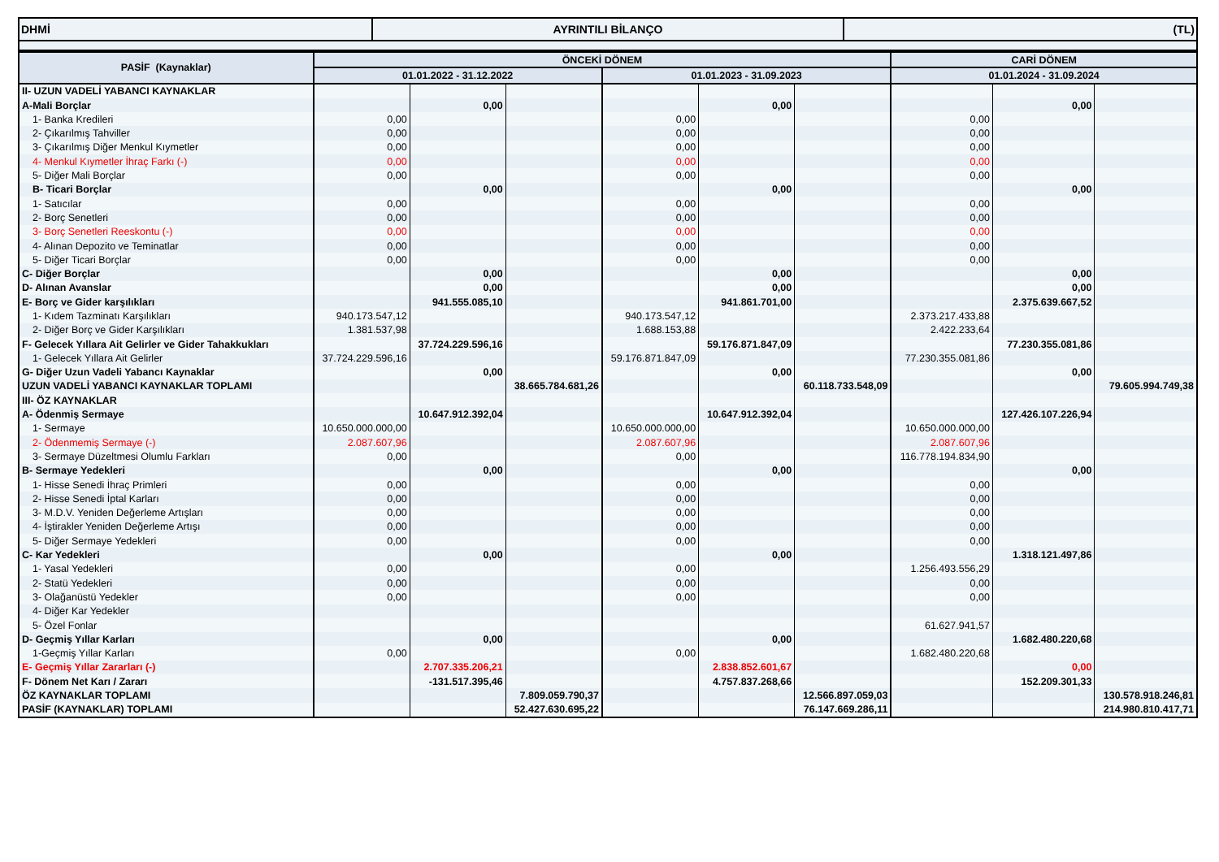| DHMİ | AYRINTILI BİLANÇO | (TL) |
| PASİF (Kaynaklar) | ÖNCEKİ DÖNEM | | | | | | CARİ DÖNEM | | |
| --- | --- | --- | --- | --- | --- | --- | --- | --- | --- |
| | 01.01.2022 - 31.12.2022 | | | 01.01.2023 - 31.09.2023 | | | 01.01.2024 - 31.09.2024 | | |
| II- UZUN VADELİ YABANCI KAYNAKLAR | | | | | | | | | |
| A-Mali Borçlar | | 0,00 | | | 0,00 | | | 0,00 | |
| 1- Banka Kredileri | 0,00 | | | 0,00 | | | 0,00 | | |
| 2- Çıkarılmış Tahviller | 0,00 | | | 0,00 | | | 0,00 | | |
| 3- Çıkarılmış Diğer Menkul Kıymetler | 0,00 | | | 0,00 | | | 0,00 | | |
| 4- Menkul Kıymetler İhraç Farkı (-) | 0,00 | | | 0,00 | | | 0,00 | | |
| 5- Diğer Mali Borçlar | 0,00 | | | 0,00 | | | 0,00 | | |
| B- Ticari Borçlar | | 0,00 | | | 0,00 | | | 0,00 | |
| 1- Satıcılar | 0,00 | | | 0,00 | | | 0,00 | | |
| 2- Borç Senetleri | 0,00 | | | 0,00 | | | 0,00 | | |
| 3- Borç Senetleri Reeskontu (-) | 0,00 | | | 0,00 | | | 0,00 | | |
| 4- Alınan Depozito ve Teminatlar | 0,00 | | | 0,00 | | | 0,00 | | |
| 5- Diğer Ticari Borçlar | 0,00 | | | 0,00 | | | 0,00 | | |
| C- Diğer Borçlar | | 0,00 | | | 0,00 | | | 0,00 | |
| D- Alınan Avanslar | | 0,00 | | | 0,00 | | | 0,00 | |
| E- Borç ve Gider karşılıkları | | 941.555.085,10 | | | 941.861.701,00 | | | 2.375.639.667,52 | |
| 1- Kıdem Tazminatı Karşılıkları | 940.173.547,12 | | | 940.173.547,12 | | | 2.373.217.433,88 | | |
| 2- Diğer Borç ve Gider Karşılıkları | 1.381.537,98 | | | 1.688.153,88 | | | 2.422.233,64 | | |
| F- Gelecek Yıllara Ait Gelirler ve Gider Tahakkukları | | 37.724.229.596,16 | | | 59.176.871.847,09 | | | 77.230.355.081,86 | |
| 1- Gelecek Yıllara Ait Gelirler | 37.724.229.596,16 | | | 59.176.871.847,09 | | | 77.230.355.081,86 | | |
| G- Diğer Uzun Vadeli Yabancı Kaynaklar | | 0,00 | | | 0,00 | | | 0,00 | |
| UZUN VADELİ YABANCI KAYNAKLAR TOPLAMI | | | 38.665.784.681,26 | | | 60.118.733.548,09 | | | 79.605.994.749,38 |
| III- ÖZ KAYNAKLAR | | | | | | | | | |
| A- Ödenmiş Sermaye | | 10.647.912.392,04 | | | 10.647.912.392,04 | | | 127.426.107.226,94 | |
| 1- Sermaye | 10.650.000.000,00 | | | 10.650.000.000,00 | | | 10.650.000.000,00 | | |
| 2- Ödenmemiş Sermaye (-) | 2.087.607,96 | | | 2.087.607,96 | | | 2.087.607,96 | | |
| 3- Sermaye Düzeltmesi Olumlu Farkları | 0,00 | | | 0,00 | | | 116.778.194.834,90 | | |
| B- Sermaye Yedekleri | | 0,00 | | | 0,00 | | | 0,00 | |
| 1- Hisse Senedi İhraç Primleri | 0,00 | | | 0,00 | | | 0,00 | | |
| 2- Hisse Senedi İptal Karları | 0,00 | | | 0,00 | | | 0,00 | | |
| 3- M.D.V. Yeniden Değerleme Artışları | 0,00 | | | 0,00 | | | 0,00 | | |
| 4- İştirakler Yeniden Değerleme Artışı | 0,00 | | | 0,00 | | | 0,00 | | |
| 5- Diğer Sermaye Yedekleri | 0,00 | | | 0,00 | | | 0,00 | | |
| C- Kar Yedekleri | | 0,00 | | | 0,00 | | | 1.318.121.497,86 | |
| 1- Yasal Yedekleri | 0,00 | | | 0,00 | | | 1.256.493.556,29 | | |
| 2- Statü Yedekleri | 0,00 | | | 0,00 | | | 0,00 | | |
| 3- Olağanüstü Yedekler | 0,00 | | | 0,00 | | | 0,00 | | |
| 4- Diğer Kar Yedekler | | | | | | | | | |
| 5- Özel Fonlar | | | | | | | 61.627.941,57 | | |
| D- Geçmiş Yıllar Karları | | 0,00 | | | 0,00 | | | 1.682.480.220,68 | |
| 1-Geçmiş Yıllar Karları | 0,00 | | | 0,00 | | | 1.682.480.220,68 | | |
| E- Geçmiş Yıllar Zararları (-) | | 2.707.335.206,21 | | | 2.838.852.601,67 | | | 0,00 | |
| F- Dönem Net Karı / Zararı | | -131.517.395,46 | | | 4.757.837.268,66 | | | 152.209.301,33 | |
| ÖZ KAYNAKLAR TOPLAMI | | | 7.809.059.790,37 | | | 12.566.897.059,03 | | | 130.578.918.246,81 |
| PASİF (KAYNAKLAR) TOPLAMI | | | 52.427.630.695,22 | | | 76.147.669.286,11 | | | 214.980.810.417,71 |